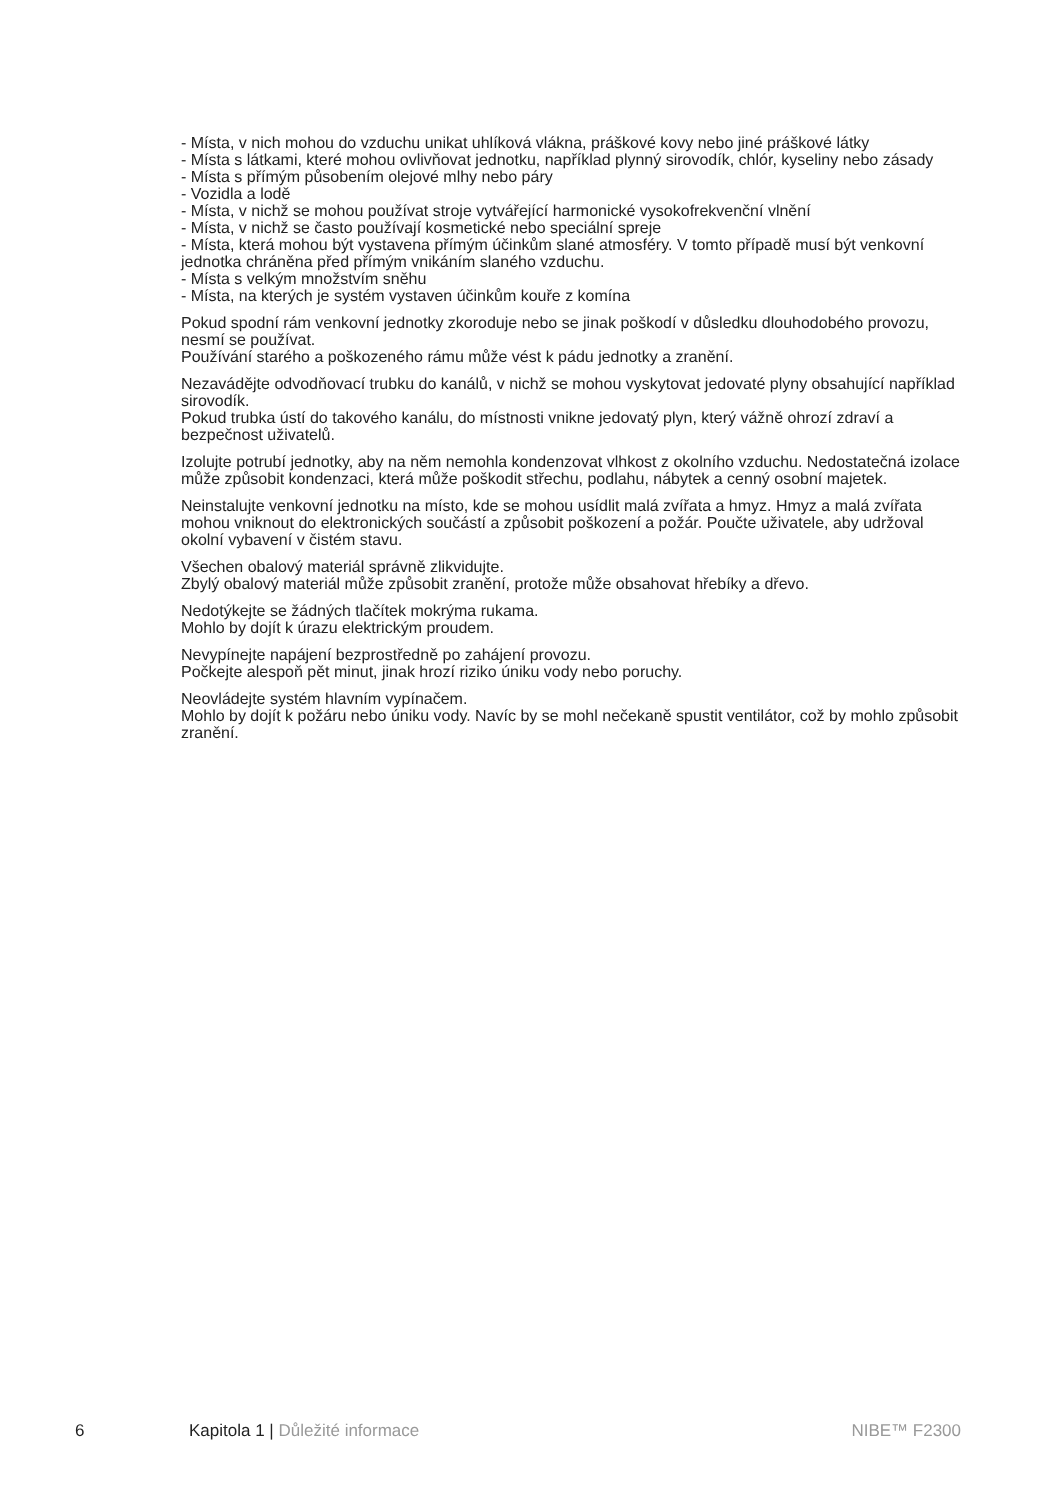- Místa, v nich mohou do vzduchu unikat uhlíková vlákna, práškové kovy nebo jiné práškové látky
- Místa s látkami, které mohou ovlivňovat jednotku, například plynný sirovodík, chlór, kyseliny nebo zásady
- Místa s přímým působením olejové mlhy nebo páry
- Vozidla a lodě
- Místa, v nichž se mohou používat stroje vytvářející harmonické vysokofrekvenční vlnění
- Místa, v nichž se často používají kosmetické nebo speciální spreje
- Místa, která mohou být vystavena přímým účinkům slané atmosféry. V tomto případě musí být venkovní jednotka chráněna před přímým vnikáním slaného vzduchu.
- Místa s velkým množstvím sněhu
- Místa, na kterých je systém vystaven účinkům kouře z komína
Pokud spodní rám venkovní jednotky zkoroduje nebo se jinak poškodí v důsledku dlouhodobého provozu, nesmí se používat.
Používání starého a poškozeného rámu může vést k pádu jednotky a zranění.
Nezavádějte odvodňovací trubku do kanálů, v nichž se mohou vyskytovat jedovaté plyny obsahující například sirovodík.
Pokud trubka ústí do takového kanálu, do místnosti vnikne jedovatý plyn, který vážně ohrozí zdraví a bezpečnost uživatelů.
Izolujte potrubí jednotky, aby na něm nemohla kondenzovat vlhkost z okolního vzduchu. Nedostatečná izolace může způsobit kondenzaci, která může poškodit střechu, podlahu, nábytek a cenný osobní majetek.
Neinstalujte venkovní jednotku na místo, kde se mohou usídlit malá zvířata a hmyz. Hmyz a malá zvířata mohou vniknout do elektronických součástí a způsobit poškození a požár. Poučte uživatele, aby udržoval okolní vybavení v čistém stavu.
Všechen obalový materiál správně zlikvidujte.
Zbylý obalový materiál může způsobit zranění, protože může obsahovat hřebíky a dřevo.
Nedotýkejte se žádných tlačítek mokrýma rukama.
Mohlo by dojít k úrazu elektrickým proudem.
Nevypínejte napájení bezprostředně po zahájení provozu.
Počkejte alespoň pět minut, jinak hrozí riziko úniku vody nebo poruchy.
Neovládejte systém hlavním vypínačem.
Mohlo by dojít k požáru nebo úniku vody. Navíc by se mohl nečekaně spustit ventilátor, což by mohlo způsobit zranění.
6 Kapitola 1 | Důležité informace NIBE™ F2300